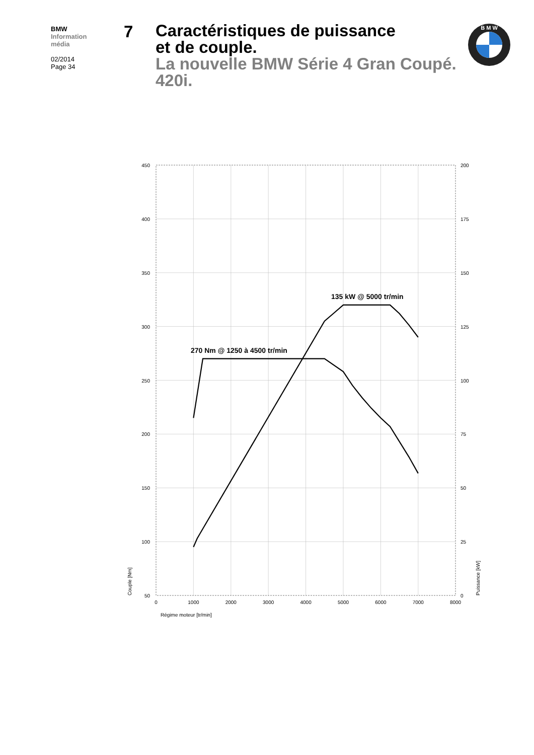BMW
Information
média
02/2014
Page 34
7
Caractéristiques de puissance
et de couple.
La nouvelle BMW Série 4 Gran Coupé.
420i.
B M W
450
400
350
300
250
200
150
100
50
200
175
150
125
100
75
50
25
0
0
1000
2000
3000
4000
5000
6000
7000
8000
Régime moteur [tr/min]
Couple [Nm]
Puissance [kW]
135 kW @ 5000 tr/min
270 Nm @ 1250 à 4500 tr/min